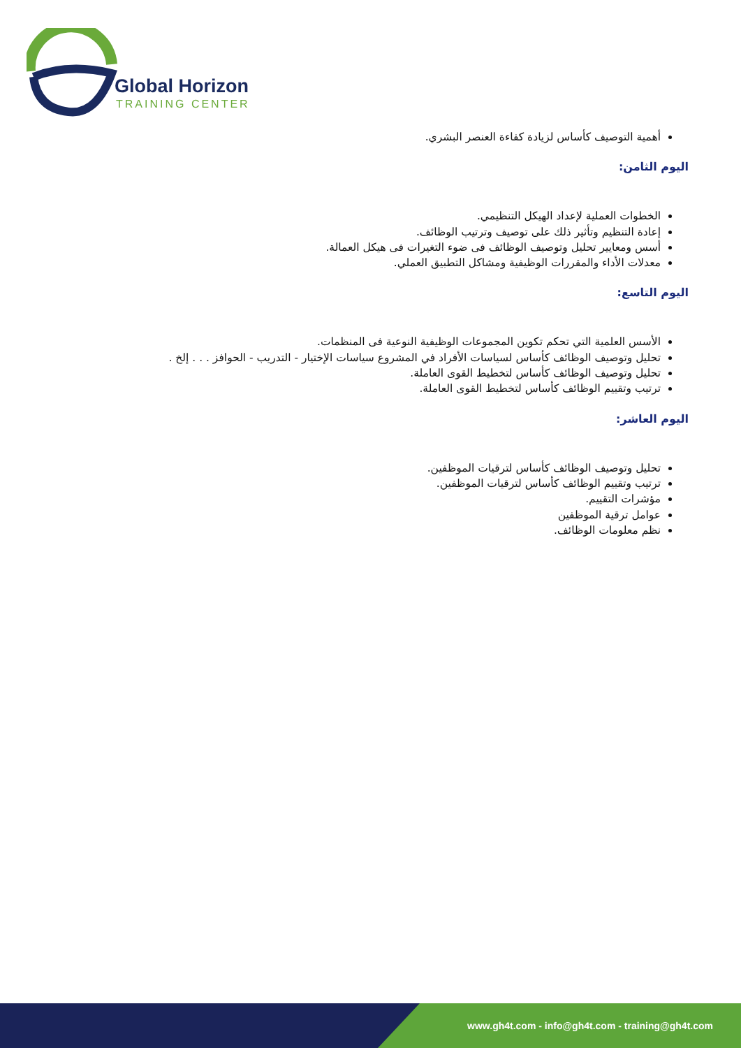Global Horizon
TRAINING CENTER
أهمية التوصيف كأساس لزيادة كفاءة العنصر البشري.
اليوم الثامن:
الخطوات العملية لإعداد الهيكل التنظيمي.
إعادة التنظيم وتأثير ذلك على توصيف وترتيب الوظائف.
أسس ومعايير تحليل وتوصيف الوظائف فى ضوء التغيرات فى هيكل العمالة.
معدلات الأداء والمقررات الوظيفية ومشاكل التطبيق العملي.
اليوم التاسع:
الأسس العلمية التي تحكم تكوين المجموعات الوظيفية النوعية فى المنظمات.
تحليل وتوصيف الوظائف كأساس لسياسات الأفراد في المشروع سياسات الإختيار - التدريب - الحوافز . . . إلخ .
تحليل وتوصيف الوظائف كأساس لتخطيط القوى العاملة.
ترتيب وتقييم الوظائف كأساس لتخطيط القوى العاملة.
اليوم العاشر:
تحليل وتوصيف الوظائف كأساس لترقيات الموظفين.
ترتيب وتقييم الوظائف كأساس لترقيات الموظفين.
مؤشرات التقييم.
عوامل ترقية الموظفين
نظم معلومات الوظائف.
www.gh4t.com - info@gh4t.com - training@gh4t.com